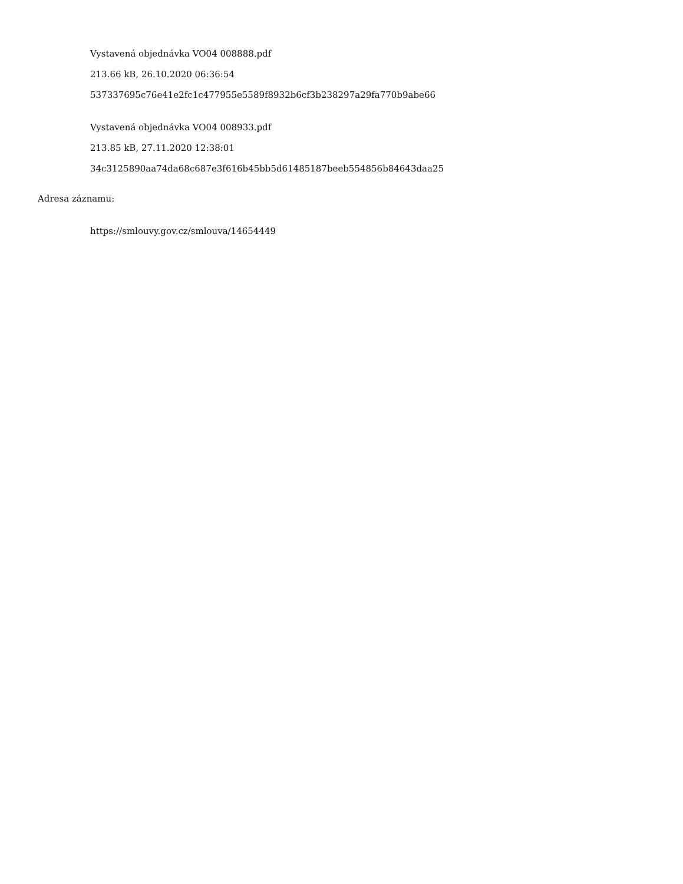Vystavená objednávka VO04 008888.pdf
213.66 kB, 26.10.2020 06:36:54
537337695c76e41e2fc1c477955e5589f8932b6cf3b238297a29fa770b9abe66
Vystavená objednávka VO04 008933.pdf
213.85 kB, 27.11.2020 12:38:01
34c3125890aa74da68c687e3f616b45bb5d61485187beeb554856b84643daa25
Adresa záznamu:
https://smlouvy.gov.cz/smlouva/14654449